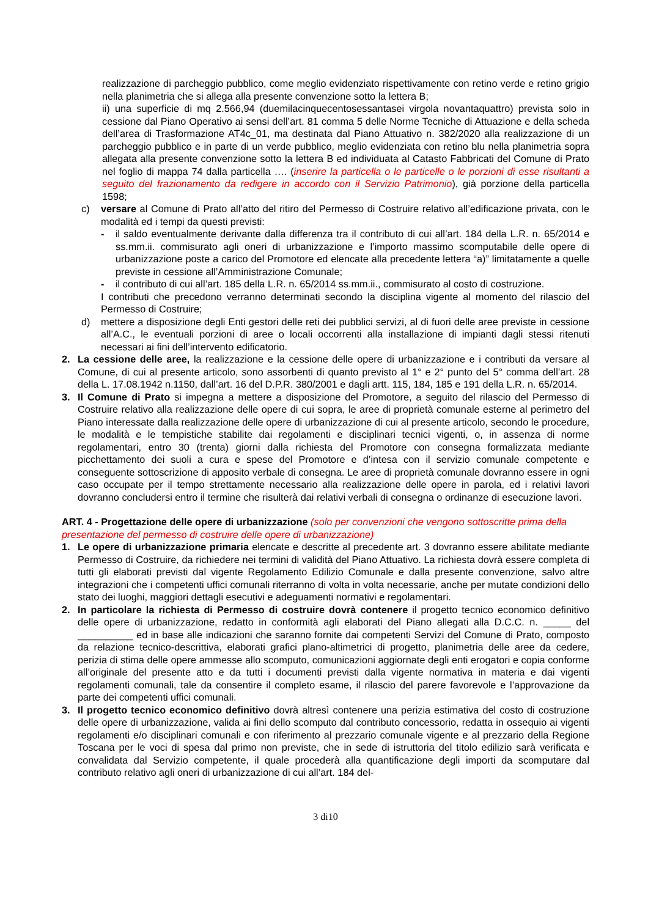realizzazione di parcheggio pubblico, come meglio evidenziato rispettivamente con retino verde e retino grigio nella planimetria che si allega alla presente convenzione sotto la lettera B;
ii) una superficie di mq 2.566,94 (duemilacinquecentosessantasei virgola novantaquattro) prevista solo in cessione dal Piano Operativo ai sensi dell’art. 81 comma 5 delle Norme Tecniche di Attuazione e della scheda dell’area di Trasformazione AT4c_01, ma destinata dal Piano Attuativo n. 382/2020 alla realizzazione di un parcheggio pubblico e in parte di un verde pubblico, meglio evidenziata con retino blu nella planimetria sopra allegata alla presente convenzione sotto la lettera B ed individuata al Catasto Fabbricati del Comune di Prato nel foglio di mappa 74 dalla particella …. (inserire la particella o le particelle o le porzioni di esse risultanti a seguito del frazionamento da redigere in accordo con il Servizio Patrimonio), già porzione della particella 1598;
c) versare al Comune di Prato all’atto del ritiro del Permesso di Costruire relativo all’edificazione privata, con le modalità ed i tempi da questi previsti:
- il saldo eventualmente derivante dalla differenza tra il contributo di cui all’art. 184 della L.R. n. 65/2014 e ss.mm.ii. commisurato agli oneri di urbanizzazione e l’importo massimo scomputabile delle opere di urbanizzazione poste a carico del Promotore ed elencate alla precedente lettera “a)” limitatamente a quelle previste in cessione all’Amministrazione Comunale;
- il contributo di cui all’art. 185 della L.R. n. 65/2014 ss.mm.ii., commisurato al costo di costruzione.
I contributi che precedono verranno determinati secondo la disciplina vigente al momento del rilascio del Permesso di Costruire;
d) mettere a disposizione degli Enti gestori delle reti dei pubblici servizi, al di fuori delle aree previste in cessione all’A.C., le eventuali porzioni di aree o locali occorrenti alla installazione di impianti dagli stessi ritenuti necessari ai fini dell’intervento edificatorio.
2. La cessione delle aree, la realizzazione e la cessione delle opere di urbanizzazione e i contributi da versare al Comune, di cui al presente articolo, sono assorbenti di quanto previsto al 1° e 2° punto del 5° comma dell’art. 28 della L. 17.08.1942 n.1150, dall’art. 16 del D.P.R. 380/2001 e dagli artt. 115, 184, 185 e 191 della L.R. n. 65/2014.
3. Il Comune di Prato si impegna a mettere a disposizione del Promotore, a seguito del rilascio del Permesso di Costruire relativo alla realizzazione delle opere di cui sopra, le aree di proprietà comunale esterne al perimetro del Piano interessate dalla realizzazione delle opere di urbanizzazione di cui al presente articolo, secondo le procedure, le modalità e le tempistiche stabilite dai regolamenti e disciplinari tecnici vigenti, o, in assenza di norme regolamentari, entro 30 (trenta) giorni dalla richiesta del Promotore con consegna formalizzata mediante picchettamento dei suoli a cura e spese del Promotore e d’intesa con il servizio comunale competente e conseguente sottoscrizione di apposito verbale di consegna. Le aree di proprietà comunale dovranno essere in ogni caso occupate per il tempo strettamente necessario alla realizzazione delle opere in parola, ed i relativi lavori dovranno concludersi entro il termine che risulterà dai relativi verbali di consegna o ordinanze di esecuzione lavori.
ART. 4 - Progettazione delle opere di urbanizzazione (solo per convenzioni che vengono sottoscritte prima della presentazione del permesso di costruire delle opere di urbanizzazione)
1. Le opere di urbanizzazione primaria elencate e descritte al precedente art. 3 dovranno essere abilitate mediante Permesso di Costruire, da richiedere nei termini di validità del Piano Attuativo. La richiesta dovrà essere completa di tutti gli elaborati previsti dal vigente Regolamento Edilizio Comunale e dalla presente convenzione, salvo altre integrazioni che i competenti uffici comunali riterranno di volta in volta necessarie, anche per mutate condizioni dello stato dei luoghi, maggiori dettagli esecutivi e adeguamenti normativi e regolamentari.
2. In particolare la richiesta di Permesso di costruire dovrà contenere il progetto tecnico economico definitivo delle opere di urbanizzazione, redatto in conformità agli elaborati del Piano allegati alla D.C.C. n. _____ del __________ ed in base alle indicazioni che saranno fornite dai competenti Servizi del Comune di Prato, composto da relazione tecnico-descrittiva, elaborati grafici plano-altimetrici di progetto, planimetria delle aree da cedere, perizia di stima delle opere ammesse allo scomputo, comunicazioni aggiornate degli enti erogatori e copia conforme all’originale del presente atto e da tutti i documenti previsti dalla vigente normativa in materia e dai vigenti regolamenti comunali, tale da consentire il completo esame, il rilascio del parere favorevole e l’approvazione da parte dei competenti uffici comunali.
3. Il progetto tecnico economico definitivo dovrà altresì contenere una perizia estimativa del costo di costruzione delle opere di urbanizzazione, valida ai fini dello scomputo dal contributo concessorio, redatta in ossequio ai vigenti regolamenti e/o disciplinari comunali e con riferimento al prezzario comunale vigente e al prezzario della Regione Toscana per le voci di spesa dal primo non previste, che in sede di istruttoria del titolo edilizio sarà verificata e convalidata dal Servizio competente, il quale procederà alla quantificazione degli importi da scomputare dal contributo relativo agli oneri di urbanizzazione di cui all’art. 184 del-
3 di10